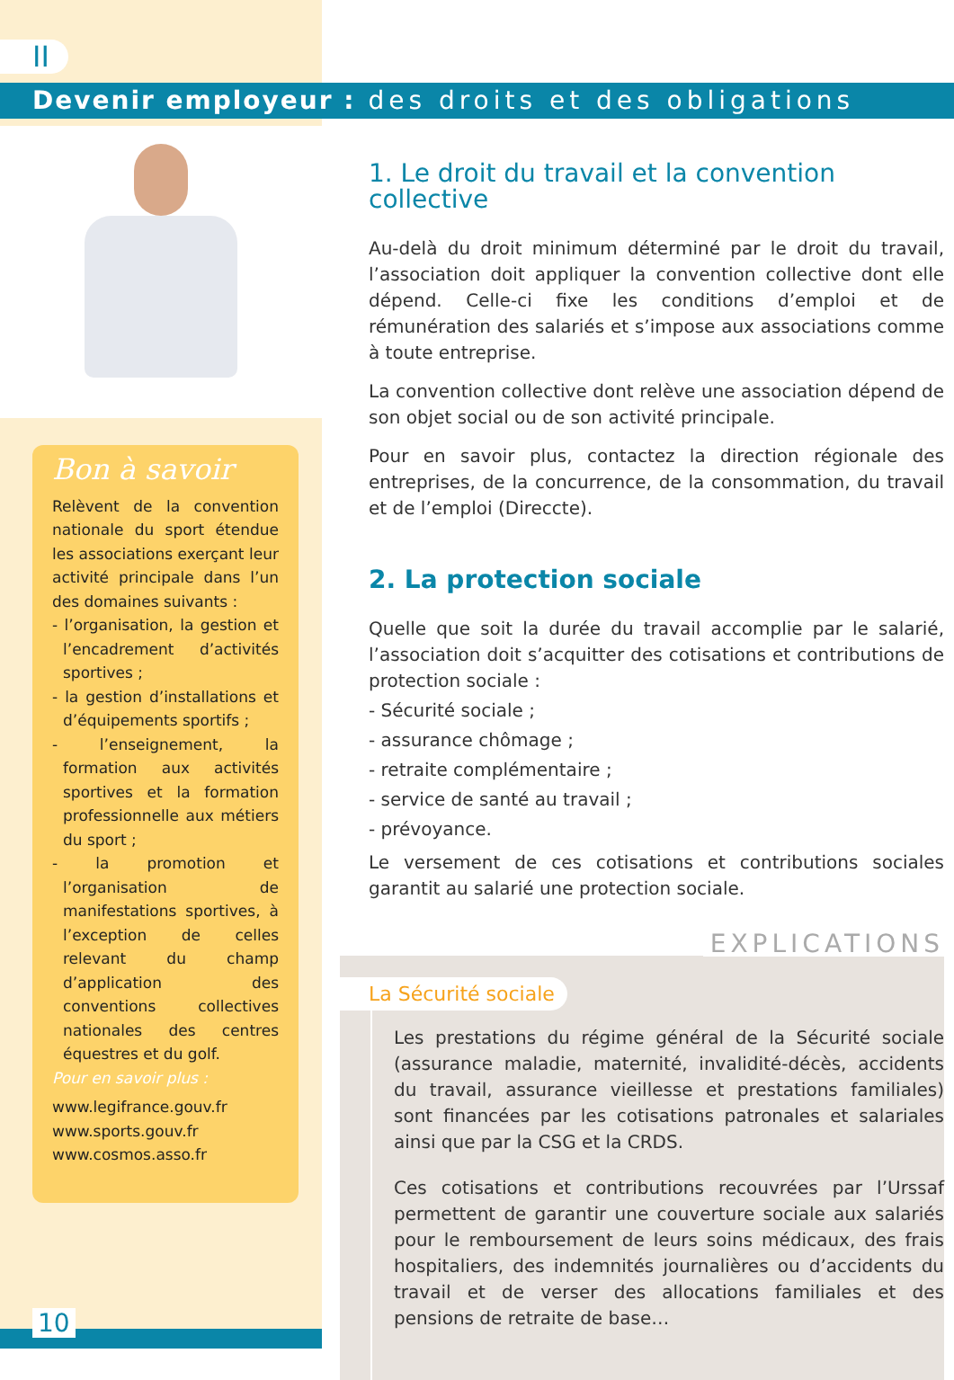II
Devenir employeur : des droits et des obligations
Bon à savoir
Relèvent de la convention nationale du sport étendue les associations exerçant leur activité principale dans l’un des domaines suivants :
- l’organisation, la gestion et l’encadrement d’activités sportives ;
- la gestion d’installations et d’équipements sportifs ;
- l’enseignement, la formation aux activités sportives et la formation professionnelle aux métiers du sport ;
- la promotion et l’organisation de manifestations sportives, à l’exception de celles relevant du champ d’application des conventions collectives nationales des centres équestres et du golf.
Pour en savoir plus :
www.legifrance.gouv.fr
www.sports.gouv.fr
www.cosmos.asso.fr
1. Le droit du travail et la convention collective
Au-delà du droit minimum déterminé par le droit du travail, l’association doit appliquer la convention collective dont elle dépend. Celle-ci fixe les conditions d’emploi et de rémunération des salariés et s’impose aux associations comme à toute entreprise.
La convention collective dont relève une association dépend de son objet social ou de son activité principale.
Pour en savoir plus, contactez la direction régionale des entreprises, de la concurrence, de la consommation, du travail et de l’emploi (Direccte).
2. La protection sociale
Quelle que soit la durée du travail accomplie par le salarié, l’association doit s’acquitter des cotisations et contributions de protection sociale :
- Sécurité sociale ;
- assurance chômage ;
- retraite complémentaire ;
- service de santé au travail ;
- prévoyance.
Le versement de ces cotisations et contributions sociales garantit au salarié une protection sociale.
EXPLICATIONS
La Sécurité sociale
Les prestations du régime général de la Sécurité sociale (assurance maladie, maternité, invalidité-décès, accidents du travail, assurance vieillesse et prestations familiales) sont financées par les cotisations patronales et salariales ainsi que par la CSG et la CRDS.
Ces cotisations et contributions recouvrées par l’Urssaf permettent de garantir une couverture sociale aux salariés pour le remboursement de leurs soins médicaux, des frais hospitaliers, des indemnités journalières ou d’accidents du travail et de verser des allocations familiales et des pensions de retraite de base…
10